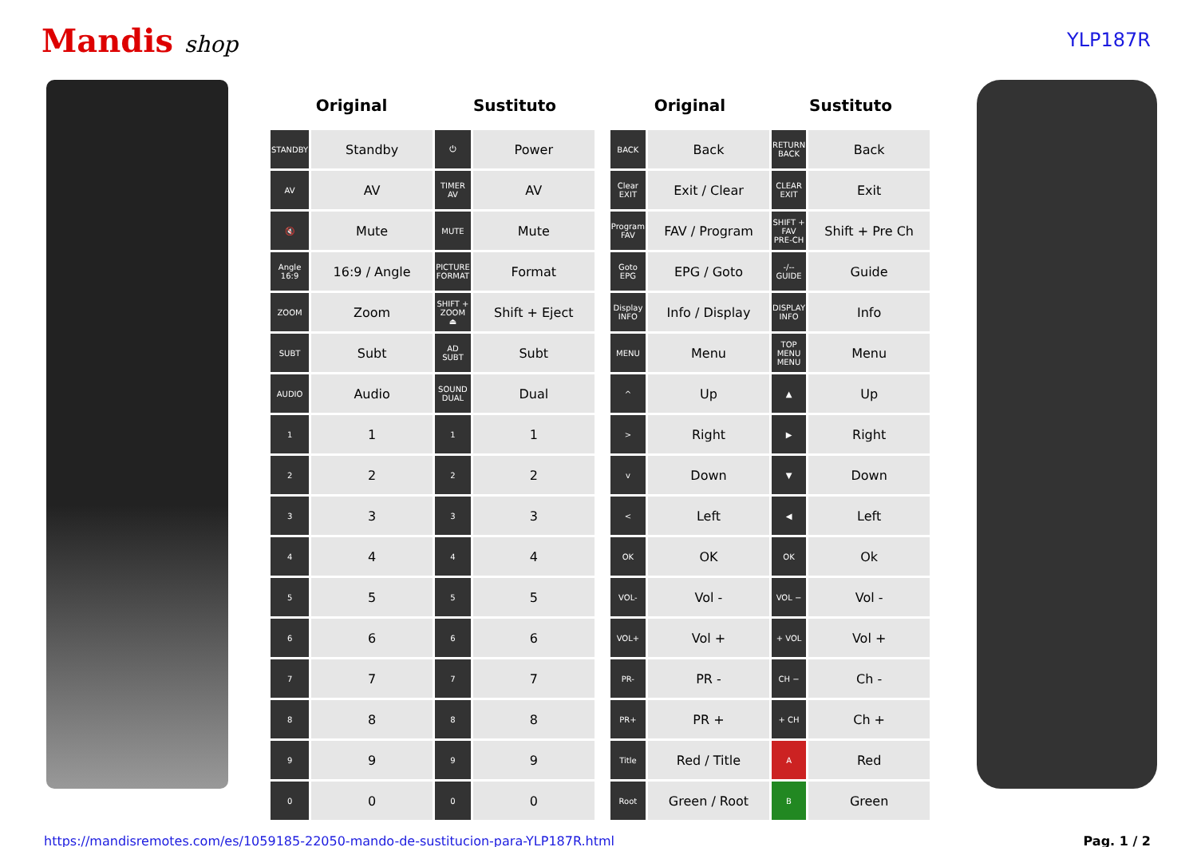Mandis shop
YLP187R
| Original | | Sustituto | |
| --- | --- | --- | --- |
| STANDBY | Standby | ⏻ | Power |
| AV | AV | TIMER AV | AV |
| 🔇 | Mute | MUTE | Mute |
| Angle 16:9 | 16:9 / Angle | PICTURE FORMAT | Format |
| ZOOM | Zoom | SHIFT + ZOOM ⏏ | Shift + Eject |
| SUBT | Subt | AD SUBT | Subt |
| AUDIO | Audio | SOUND DUAL | Dual |
| 1 | 1 | 1 | 1 |
| 2 | 2 | 2 | 2 |
| 3 | 3 | 3 | 3 |
| 4 | 4 | 4 | 4 |
| 5 | 5 | 5 | 5 |
| 6 | 6 | 6 | 6 |
| 7 | 7 | 7 | 7 |
| 8 | 8 | 8 | 8 |
| 9 | 9 | 9 | 9 |
| 0 | 0 | 0 | 0 |
| Original | | Sustituto | |
| --- | --- | --- | --- |
| BACK | Back | RETURN BACK | Back |
| Clear EXIT | Exit / Clear | CLEAR EXIT | Exit |
| Program FAV | FAV / Program | SHIFT + FAV PRE-CH | Shift + Pre Ch |
| Goto EPG | EPG / Goto | -/-- GUIDE | Guide |
| Display INFO | Info / Display | DISPLAY INFO | Info |
| MENU | Menu | TOP MENU MENU | Menu |
| ^ | Up | ▲ | Up |
| > | Right | ▶ | Right |
| v | Down | ▼ | Down |
| < | Left | ◀ | Left |
| OK | OK | OK | Ok |
| VOL- | Vol - | VOL − | Vol - |
| VOL+ | Vol + | + VOL | Vol + |
| PR- | PR - | CH − | Ch - |
| PR+ | PR + | + CH | Ch + |
| Title | Red / Title | A | Red |
| Root | Green / Root | B | Green |
https://mandisremotes.com/es/1059185-22050-mando-de-sustitucion-para-YLP187R.html Pag. 1 / 2